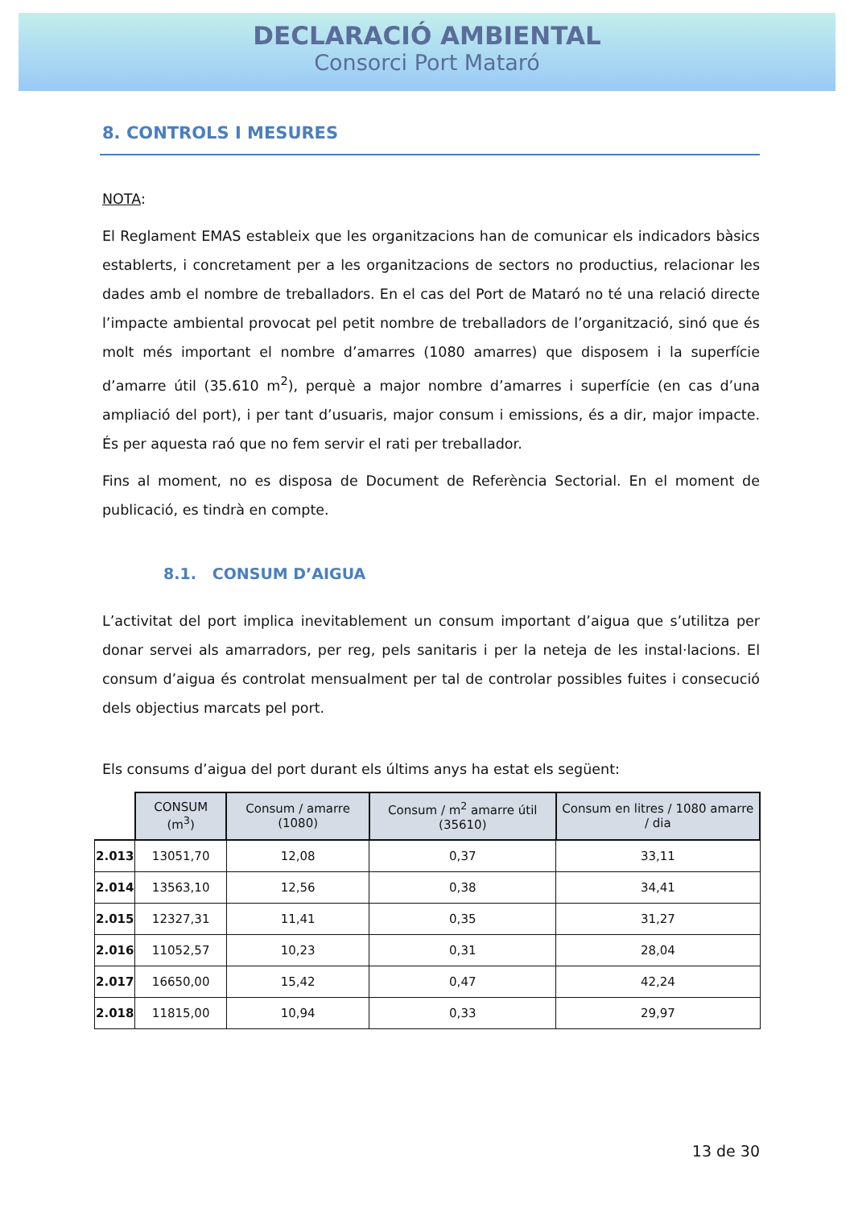DECLARACIÓ AMBIENTAL
Consorci Port Mataró
8. CONTROLS I MESURES
NOTA:
El Reglament EMAS estableix que les organitzacions han de comunicar els indicadors bàsics establerts, i concretament per a les organitzacions de sectors no productius, relacionar les dades amb el nombre de treballadors. En el cas del Port de Mataró no té una relació directe l’impacte ambiental provocat pel petit nombre de treballadors de l’organització, sinó que és molt més important el nombre d’amarres (1080 amarres) que disposem i la superfície d’amarre útil (35.610 m<sup>2</sup>), perquè a major nombre d’amarres i superfície (en cas d’una ampliació del port), i per tant d’usuaris, major consum i emissions, és a dir, major impacte. És per aquesta raó que no fem servir el rati per treballador.
Fins al moment, no es disposa de Document de Referència Sectorial. En el moment de publicació, es tindrà en compte.
8.1. CONSUM D’AIGUA
L’activitat del port implica inevitablement un consum important d’aigua que s’utilitza per donar servei als amarradors, per reg, pels sanitaris i per la neteja de les instal·lacions. El consum d’aigua és controlat mensualment per tal de controlar possibles fuites i consecució dels objectius marcats pel port.
Els consums d’aigua del port durant els últims anys ha estat els següent:
| | CONSUM (m<sup>3</sup>) | Consum / amarre (1080) | Consum / m<sup>2</sup> amarre útil (35610) | Consum en litres / 1080 amarre / dia |
| --- | --- | --- | --- | --- |
| 2.013 | 13051,70 | 12,08 | 0,37 | 33,11 |
| 2.014 | 13563,10 | 12,56 | 0,38 | 34,41 |
| 2.015 | 12327,31 | 11,41 | 0,35 | 31,27 |
| 2.016 | 11052,57 | 10,23 | 0,31 | 28,04 |
| 2.017 | 16650,00 | 15,42 | 0,47 | 42,24 |
| 2.018 | 11815,00 | 10,94 | 0,33 | 29,97 |
13 de 30